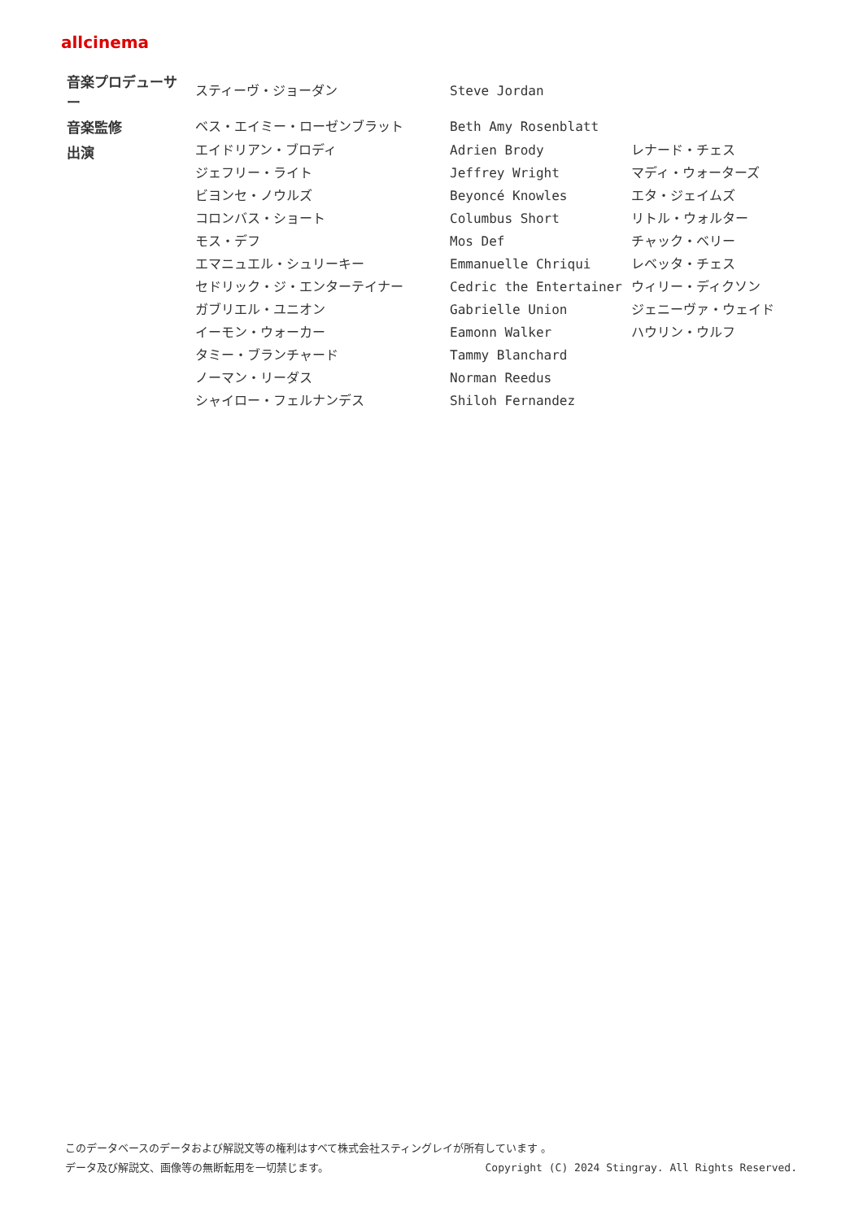allcinema
| 音楽プロデューサー | スティーヴ・ジョーダン | Steve Jordan | |
| 音楽監修 | ベス・エイミー・ローゼンブラット | Beth Amy Rosenblatt | |
| 出演 | エイドリアン・ブロディ | Adrien Brody | レナード・チェス |
| | ジェフリー・ライト | Jeffrey Wright | マディ・ウォーターズ |
| | ビヨンセ・ノウルズ | Beyoncé Knowles | エタ・ジェイムズ |
| | コロンバス・ショート | Columbus Short | リトル・ウォルター |
| | モス・デフ | Mos Def | チャック・ベリー |
| | エマニュエル・シュリーキー | Emmanuelle Chriqui | レベッタ・チェス |
| | セドリック・ジ・エンターテイナー | Cedric the Entertainer | ウィリー・ディクソン |
| | ガブリエル・ユニオン | Gabrielle Union | ジェニーヴァ・ウェイド |
| | イーモン・ウォーカー | Eamonn Walker | ハウリン・ウルフ |
| | タミー・ブランチャード | Tammy Blanchard | |
| | ノーマン・リーダス | Norman Reedus | |
| | シャイロー・フェルナンデス | Shiloh Fernandez | |
このデータベースのデータおよび解説文等の権利はすべて株式会社スティングレイが所有しています 。
データ及び解説文、画像等の無断転用を一切禁じます。 Copyright (C) 2024 Stingray. All Rights Reserved.